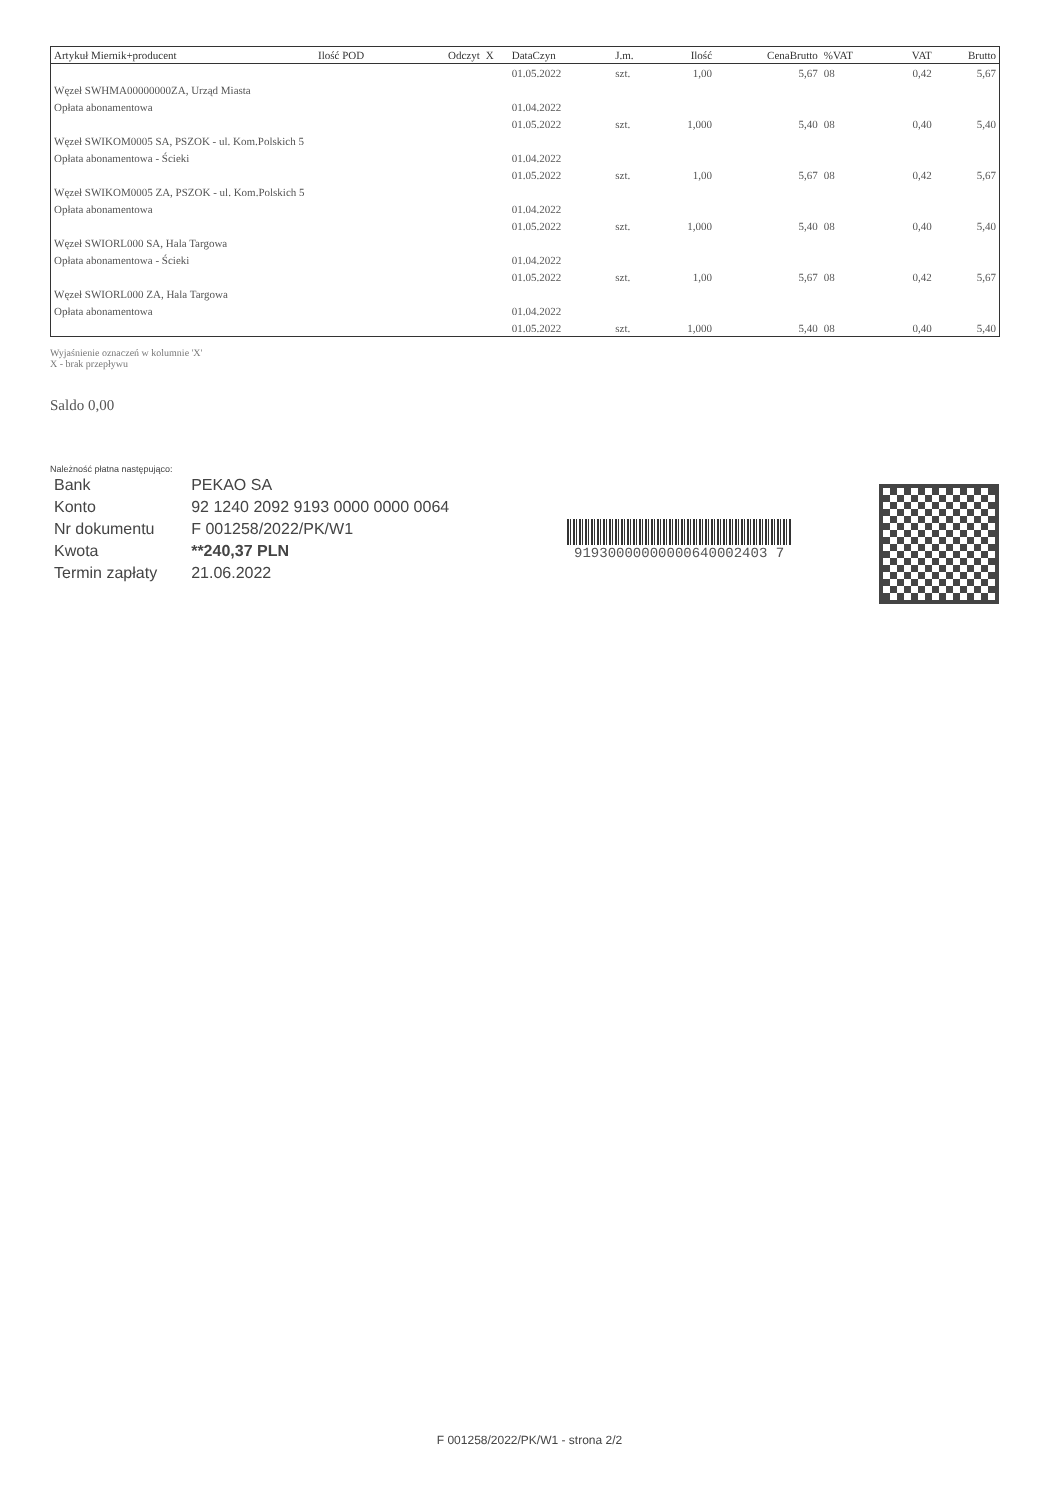| Artykuł Miernik+producent | Ilość POD | Odczyt | X | DataCzyn | J.m. | Ilość | CenaBrutto | %VAT | VAT | Brutto |
| --- | --- | --- | --- | --- | --- | --- | --- | --- | --- | --- |
| | | | | 01.05.2022 | szt. | 1,00 | 5,67 | 08 | 0,42 | 5,67 |
| Węzeł SWHMA00000000ZA, Urząd Miasta | | | | | | | | | | |
| Opłata abonamentowa | | | | 01.04.2022 | | | | | | |
| | | | | 01.05.2022 | szt. | 1,000 | 5,40 | 08 | 0,40 | 5,40 |
| Węzeł SWIKOM0005 SA, PSZOK - ul. Kom.Polskich 5 | | | | | | | | | | |
| Opłata abonamentowa - Ścieki | | | | 01.04.2022 | | | | | | |
| | | | | 01.05.2022 | szt. | 1,00 | 5,67 | 08 | 0,42 | 5,67 |
| Węzeł SWIKOM0005 ZA, PSZOK - ul. Kom.Polskich 5 | | | | | | | | | | |
| Opłata abonamentowa | | | | 01.04.2022 | | | | | | |
| | | | | 01.05.2022 | szt. | 1,000 | 5,40 | 08 | 0,40 | 5,40 |
| Węzeł SWIORL000 SA, Hala Targowa | | | | | | | | | | |
| Opłata abonamentowa - Ścieki | | | | 01.04.2022 | | | | | | |
| | | | | 01.05.2022 | szt. | 1,00 | 5,67 | 08 | 0,42 | 5,67 |
| Węzeł SWIORL000 ZA, Hala Targowa | | | | | | | | | | |
| Opłata abonamentowa | | | | 01.04.2022 | | | | | | |
| | | | | 01.05.2022 | szt. | 1,000 | 5,40 | 08 | 0,40 | 5,40 |
Wyjaśnienie oznaczeń w kolumnie 'X'
X - brak przepływu
Saldo 0,00
Należność płatna następująco:
| Bank | PEKAO SA |
| Konto | 92 1240 2092 9193 0000 0000 0064 |
| Nr dokumentu | F 001258/2022/PK/W1 |
| Kwota | **240,37 PLN |
| Termin zapłaty | 21.06.2022 |
91930000000000640002403 7
F 001258/2022/PK/W1 - strona 2/2